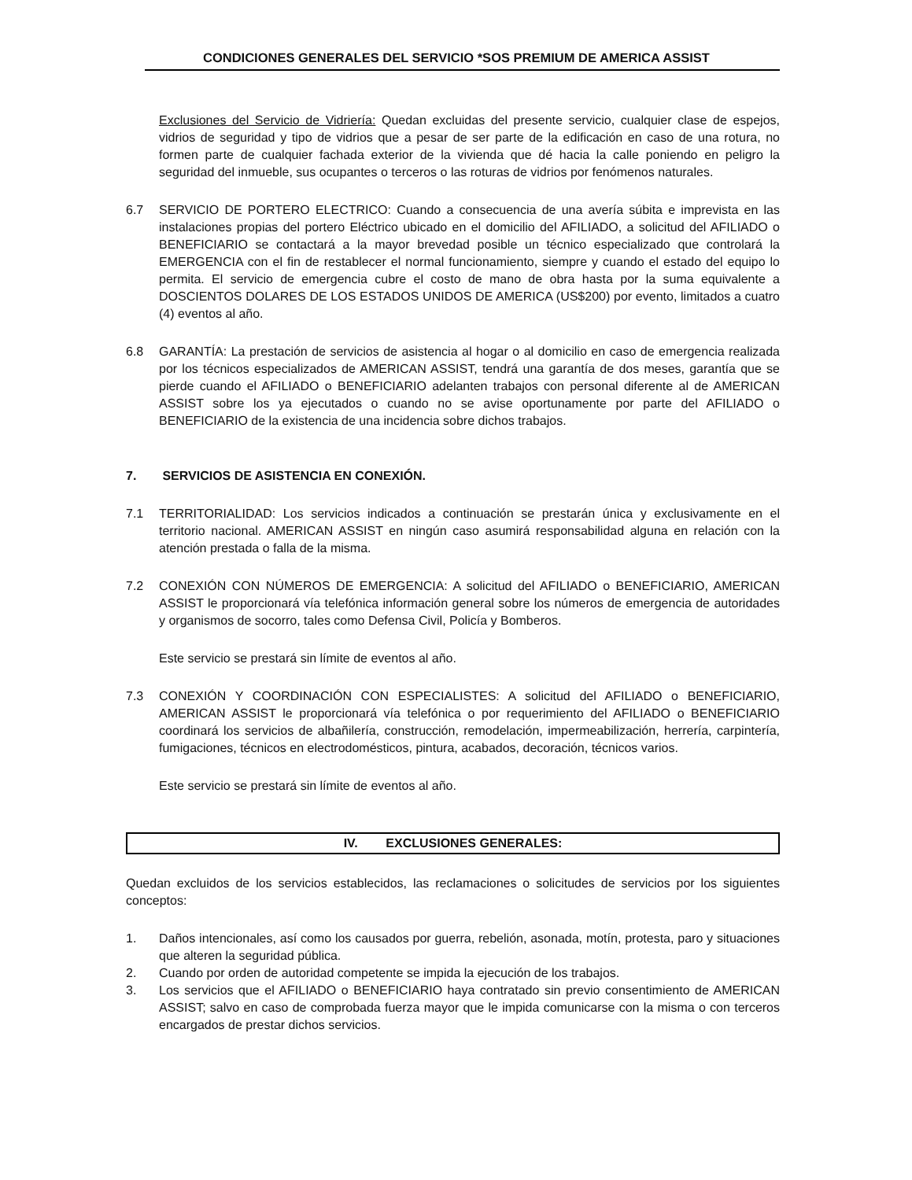CONDICIONES GENERALES DEL SERVICIO *SOS PREMIUM DE AMERICA ASSIST
Exclusiones del Servicio de Vidriería: Quedan excluidas del presente servicio, cualquier clase de espejos, vidrios de seguridad y tipo de vidrios que a pesar de ser parte de la edificación en caso de una rotura, no formen parte de cualquier fachada exterior de la vivienda que dé hacia la calle poniendo en peligro la seguridad del inmueble, sus ocupantes o terceros o las roturas de vidrios por fenómenos naturales.
6.7 SERVICIO DE PORTERO ELECTRICO: Cuando a consecuencia de una avería súbita e imprevista en las instalaciones propias del portero Eléctrico ubicado en el domicilio del AFILIADO, a solicitud del AFILIADO o BENEFICIARIO se contactará a la mayor brevedad posible un técnico especializado que controlará la EMERGENCIA con el fin de restablecer el normal funcionamiento, siempre y cuando el estado del equipo lo permita. El servicio de emergencia cubre el costo de mano de obra hasta por la suma equivalente a DOSCIENTOS DOLARES DE LOS ESTADOS UNIDOS DE AMERICA (US$200) por evento, limitados a cuatro (4) eventos al año.
6.8 GARANTÍA: La prestación de servicios de asistencia al hogar o al domicilio en caso de emergencia realizada por los técnicos especializados de AMERICAN ASSIST, tendrá una garantía de dos meses, garantía que se pierde cuando el AFILIADO o BENEFICIARIO adelanten trabajos con personal diferente al de AMERICAN ASSIST sobre los ya ejecutados o cuando no se avise oportunamente por parte del AFILIADO o BENEFICIARIO de la existencia de una incidencia sobre dichos trabajos.
7. SERVICIOS DE ASISTENCIA EN CONEXIÓN.
7.1 TERRITORIALIDAD: Los servicios indicados a continuación se prestarán única y exclusivamente en el territorio nacional. AMERICAN ASSIST en ningún caso asumirá responsabilidad alguna en relación con la atención prestada o falla de la misma.
7.2 CONEXIÓN CON NÚMEROS DE EMERGENCIA: A solicitud del AFILIADO o BENEFICIARIO, AMERICAN ASSIST le proporcionará vía telefónica información general sobre los números de emergencia de autoridades y organismos de socorro, tales como Defensa Civil, Policía y Bomberos.
Este servicio se prestará sin límite de eventos al año.
7.3 CONEXIÓN Y COORDINACIÓN CON ESPECIALISTES: A solicitud del AFILIADO o BENEFICIARIO, AMERICAN ASSIST le proporcionará vía telefónica o por requerimiento del AFILIADO o BENEFICIARIO coordinará los servicios de albañilería, construcción, remodelación, impermeabilización, herrería, carpintería, fumigaciones, técnicos en electrodomésticos, pintura, acabados, decoración, técnicos varios.
Este servicio se prestará sin límite de eventos al año.
IV. EXCLUSIONES GENERALES:
Quedan excluidos de los servicios establecidos, las reclamaciones o solicitudes de servicios por los siguientes conceptos:
1. Daños intencionales, así como los causados por guerra, rebelión, asonada, motín, protesta, paro y situaciones que alteren la seguridad pública.
2. Cuando por orden de autoridad competente se impida la ejecución de los trabajos.
3. Los servicios que el AFILIADO o BENEFICIARIO haya contratado sin previo consentimiento de AMERICAN ASSIST; salvo en caso de comprobada fuerza mayor que le impida comunicarse con la misma o con terceros encargados de prestar dichos servicios.